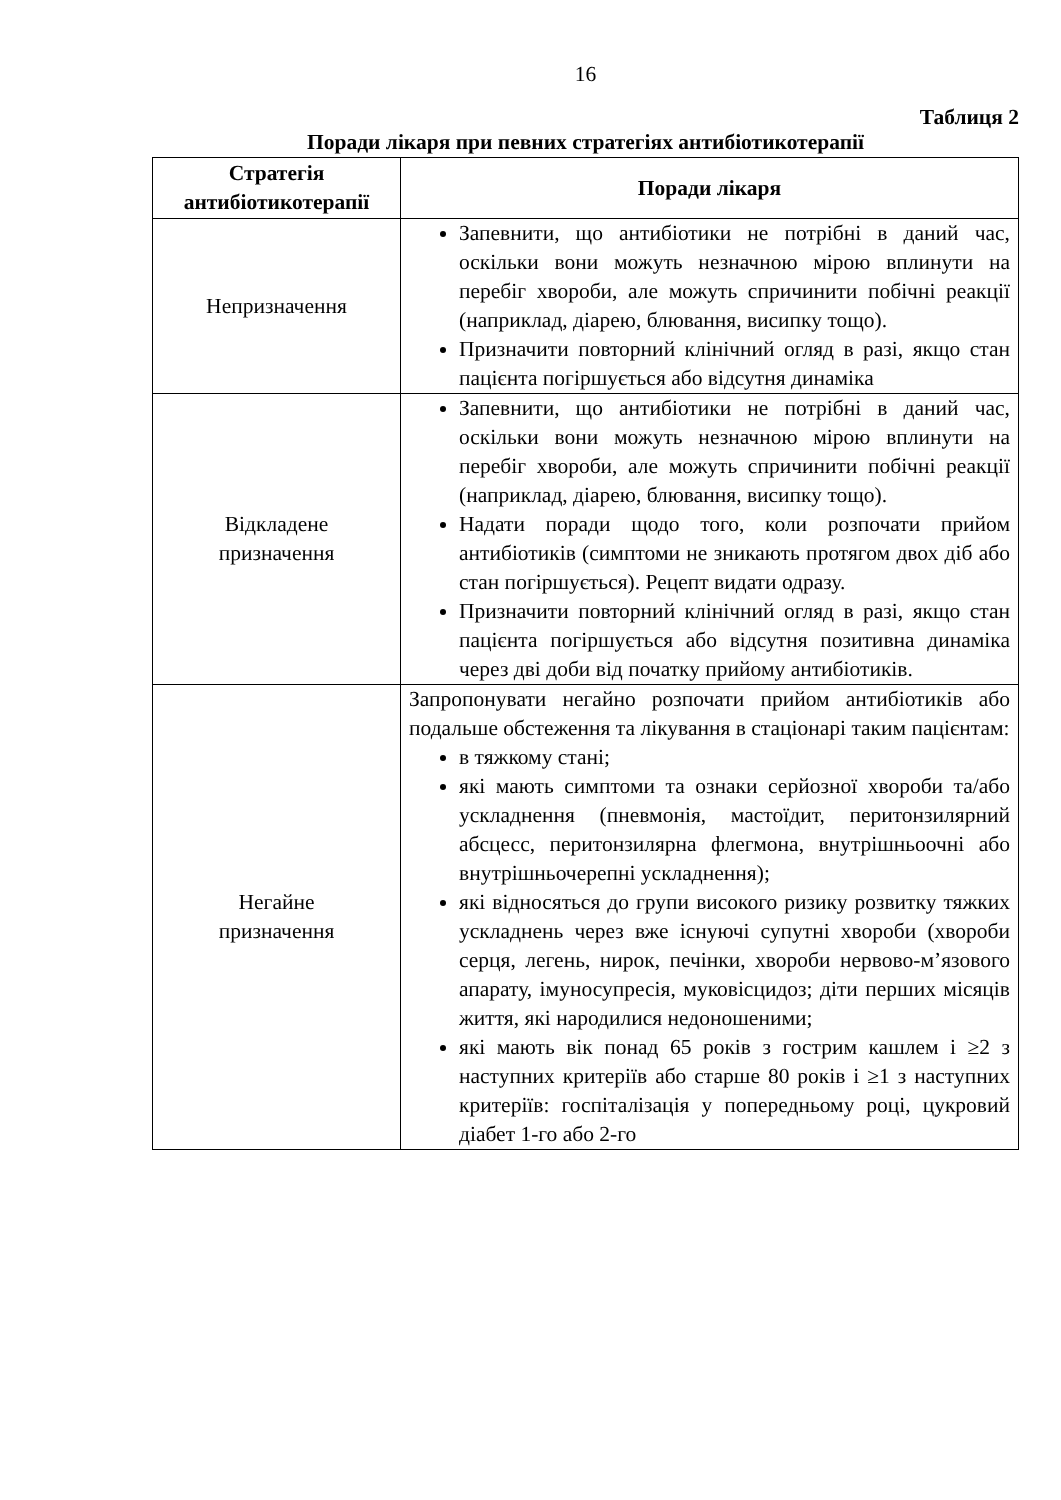16
Таблиця 2
Поради лікаря при певних стратегіях антибіотикотерапії
| Стратегія антибіотикотерапії | Поради лікаря |
| --- | --- |
| Непризначення | Запевнити, що антибіотики не потрібні в даний час, оскільки вони можуть незначною мірою вплинути на перебіг хвороби, але можуть спричинити побічні реакції (наприклад, діарею, блювання, висипку тощо). Призначити повторний клінічний огляд в разі, якщо стан пацієнта погіршується або відсутня динаміка |
| Відкладене призначення | Запевнити, що антибіотики не потрібні в даний час, оскільки вони можуть незначною мірою вплинути на перебіг хвороби, але можуть спричинити побічні реакції (наприклад, діарею, блювання, висипку тощо). Надати поради щодо того, коли розпочати прийом антибіотиків (симптоми не зникають протягом двох діб або стан погіршується). Рецепт видати одразу. Призначити повторний клінічний огляд в разі, якщо стан пацієнта погіршується або відсутня позитивна динаміка через дві доби від початку прийому антибіотиків. |
| Негайне призначення | Запропонувати негайно розпочати прийом антибіотиків або подальше обстеження та лікування в стаціонарі таким пацієнтам: в тяжкому стані; які мають симптоми та ознаки серйозної хвороби та/або ускладнення (пневмонія, мастоїдит, перитонзилярний абсцесс, перитонзилярна флегмона, внутрішньоочні або внутрішньочерепні ускладнення); які відносяться до групи високого ризику розвитку тяжких ускладнень через вже існуючі супутні хвороби (хвороби серця, легень, нирок, печінки, хвороби нервово-м’язового апарату, імуносупресія, муковісцидоз; діти перших місяців життя, які народилися недоношеними; які мають вік понад 65 років з гострим кашлем і ≥2 з наступних критеріїв або старше 80 років і ≥1 з наступних критеріїв: госпіталізація у попередньому році, цукровий діабет 1-го або 2-го |